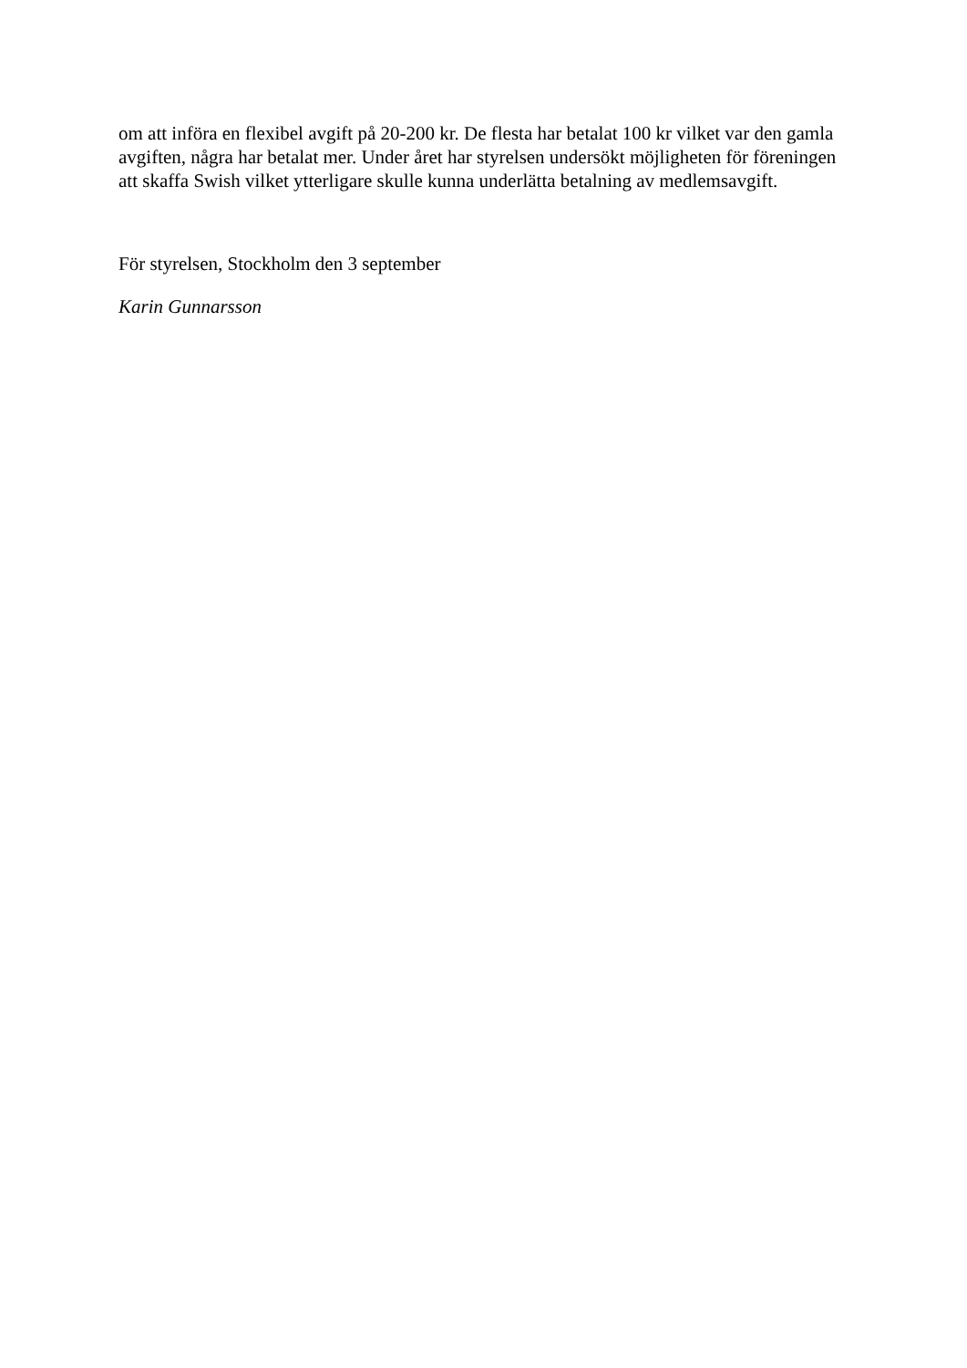om att införa en flexibel avgift på 20-200 kr. De flesta har betalat 100 kr vilket var den gamla avgiften, några har betalat mer. Under året har styrelsen undersökt möjligheten för föreningen att skaffa Swish vilket ytterligare skulle kunna underlätta betalning av medlemsavgift.
För styrelsen, Stockholm den 3 september
Karin Gunnarsson